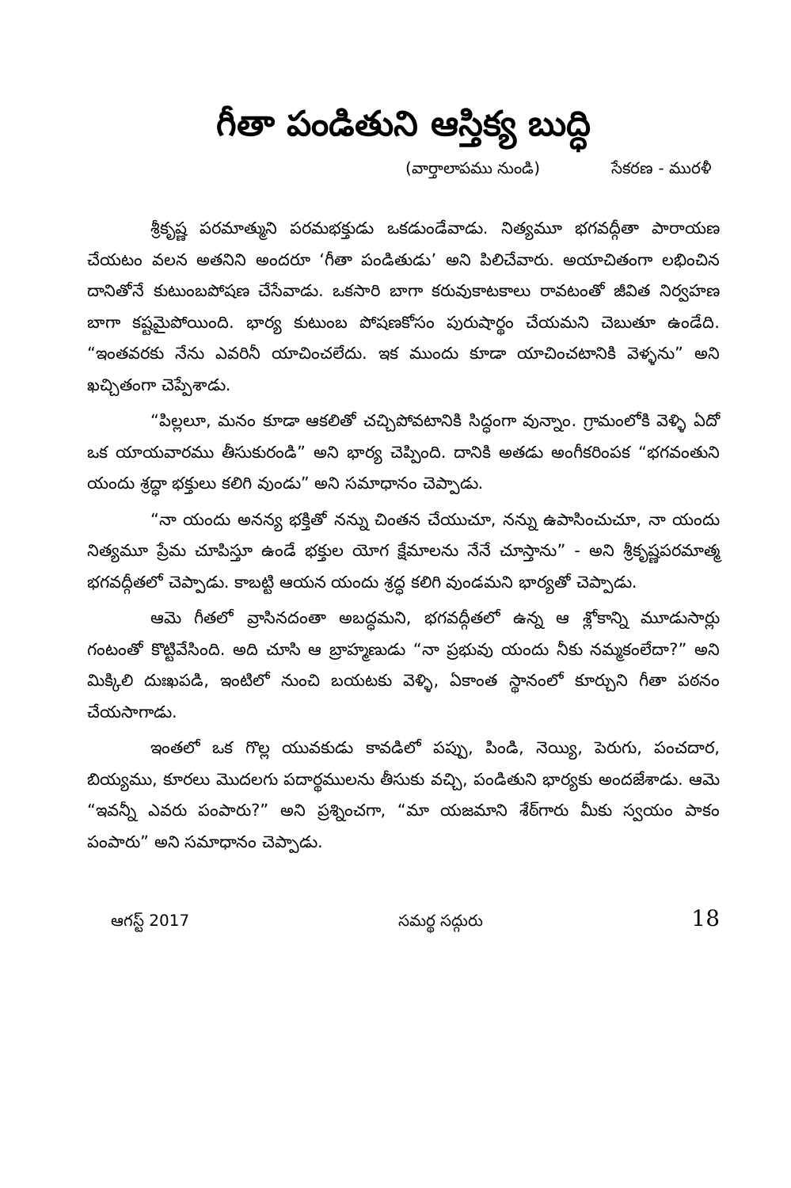గీతా పండితుని ఆస్తిక్య బుద్ధి
(వార్తాలాపము నుండి) సేకరణ - మురళీ
శ్రీకృష్ణ పరమాత్ముని పరమభక్తుడు ఒకడుండేవాడు. నిత్యమూ భగవద్గీతా పారాయణ చేయటం వలన అతనిని అందరూ ‘గీతా పండితుడు’ అని పిలిచేవారు. అయాచితంగా లభించిన దానితోనే కుటుంబపోషణ చేసేవాడు. ఒకసారి బాగా కరువుకాటకాలు రావటంతో జీవిత నిర్వహణ బాగా కష్టమైపోయింది. భార్య కుటుంబ పోషణకోసం పురుషార్థం చేయమని చెబుతూ ఉండేది. “ఇంతవరకు నేను ఎవరినీ యాచించలేదు. ఇక ముందు కూడా యాచించటానికి వెళ్ళను” అని ఖచ్చితంగా చెప్పేశాడు.
“పిల్లలూ, మనం కూడా ఆకలితో చచ్చిపోవటానికి సిద్ధంగా వున్నాం. గ్రామంలోకి వెళ్ళి ఏదో ఒక యాయవారము తీసుకురండి” అని భార్య చెప్పింది. దానికి అతడు అంగీకరింపక “భగవంతుని యందు శ్రద్ధా భక్తులు కలిగి వుండు” అని సమాధానం చెప్పాడు.
“నా యందు అనన్య భక్తితో నన్ను చింతన చేయుచూ, నన్ను ఉపాసించుచూ, నా యందు నిత్యమూ ప్రేమ చూపిస్తూ ఉండే భక్తుల యోగ క్షేమాలను నేనే చూస్తాను” - అని శ్రీకృష్ణపరమాత్మ భగవద్గీతలో చెప్పాడు. కాబట్టి ఆయన యందు శ్రద్ధ కలిగి వుండమని భార్యతో చెప్పాడు.
ఆమె గీతలో వ్రాసినదంతా అబద్ధమని, భగవద్గీతలో ఉన్న ఆ శ్లోకాన్ని మూడుసార్లు గంటంతో కొట్టివేసింది. అది చూసి ఆ బ్రాహ్మణుడు “నా ప్రభువు యందు నీకు నమ్మకంలేదా?” అని మిక్కిలి దుఃఖపడి, ఇంటిలో నుంచి బయటకు వెళ్ళి, ఏకాంత స్థానంలో కూర్చుని గీతా పఠనం చేయసాగాడు.
ఇంతలో ఒక గొల్ల యువకుడు కావడిలో పప్పు, పిండి, నెయ్యి, పెరుగు, పంచదార, బియ్యము, కూరలు మొదలగు పదార్థములను తీసుకు వచ్చి, పండితుని భార్యకు అందజేశాడు. ఆమె “ఇవన్నీ ఎవరు పంపారు?” అని ప్రశ్నించగా, “మా యజమాని శేఠ్‌గారు మీకు స్వయం పాకం పంపారు” అని సమాధానం చెప్పాడు.
ఆగస్ట్ 2017 సమర్థ సద్గురు 18